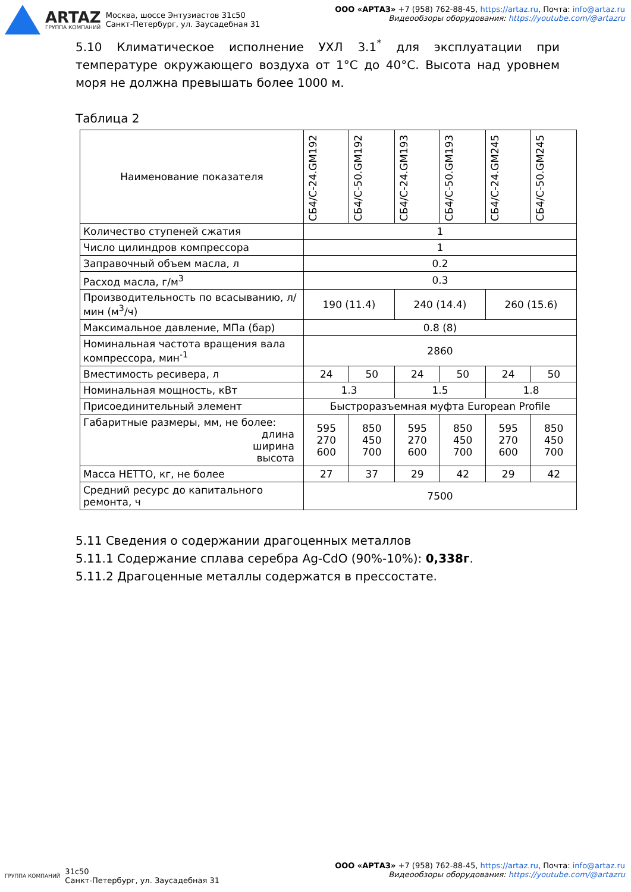ARTAZ
ГРУППА КОМПАНИЙ
Москва, шоссе Энтузиастов 31с50
Санкт-Петербург, ул. Заусадебная 31
ООО «АРТАЗ» +7 (958) 762-88-45, https://artaz.ru, Почта: info@artaz.ru
Видеообзоры оборудования: https://youtube.com/@artazru
5.10 Климатическое исполнение УХЛ 3.1<sup>*</sup> для эксплуатации при температуре окружающего воздуха от 1°С до 40°С. Высота над уровнем моря не должна превышать более 1000 м.
Таблица 2
| Наименование показателя | СБ4/С-24.GM192 | СБ4/С-50.GM192 | СБ4/С-24.GM193 | СБ4/С-50.GM193 | СБ4/С-24.GM245 | СБ4/С-50.GM245 |
| --- | --- | --- | --- | --- | --- | --- |
| Количество ступеней сжатия | 1 | | | | | |
| Число цилиндров компрессора | 1 | | | | | |
| Заправочный объем масла, л | 0.2 | | | | | |
| Расход масла, г/м<sup>3</sup> | 0.3 | | | | | |
| Производительность по всасыванию, л/мин (м<sup>3</sup>/ч) | 190 (11.4) | | 240 (14.4) | | 260 (15.6) | |
| Максимальное давление, МПа (бар) | 0.8 (8) | | | | | |
| Номинальная частота вращения вала компрессора, мин<sup>-1</sup> | 2860 | | | | | |
| Вместимость ресивера, л | 24 | 50 | 24 | 50 | 24 | 50 |
| Номинальная мощность, кВт | 1.3 | | 1.5 | | 1.8 | |
| Присоединительный элемент | Быстроразъемная муфта European Profile | | | | | |
| Габаритные размеры, мм, не более: длина ширина высота | 595 270 600 | 850 450 700 | 595 270 600 | 850 450 700 | 595 270 600 | 850 450 700 |
| Масса НЕТТО, кг, не более | 27 | 37 | 29 | 42 | 29 | 42 |
| Средний ресурс до капитального ремонта, ч | 7500 | | | | | |
5.11 Сведения о содержании драгоценных металлов
5.11.1 Содержание сплава серебра Ag-CdO (90%-10%): 0,338г.
5.11.2 Драгоценные металлы содержатся в прессостате.
ГРУППА КОМПАНИЙ
31с50
Санкт-Петербург, ул. Заусадебная 31
ООО «АРТАЗ» +7 (958) 762-88-45, https://artaz.ru, Почта: info@artaz.ru
Видеообзоры оборудования: https://youtube.com/@artazru